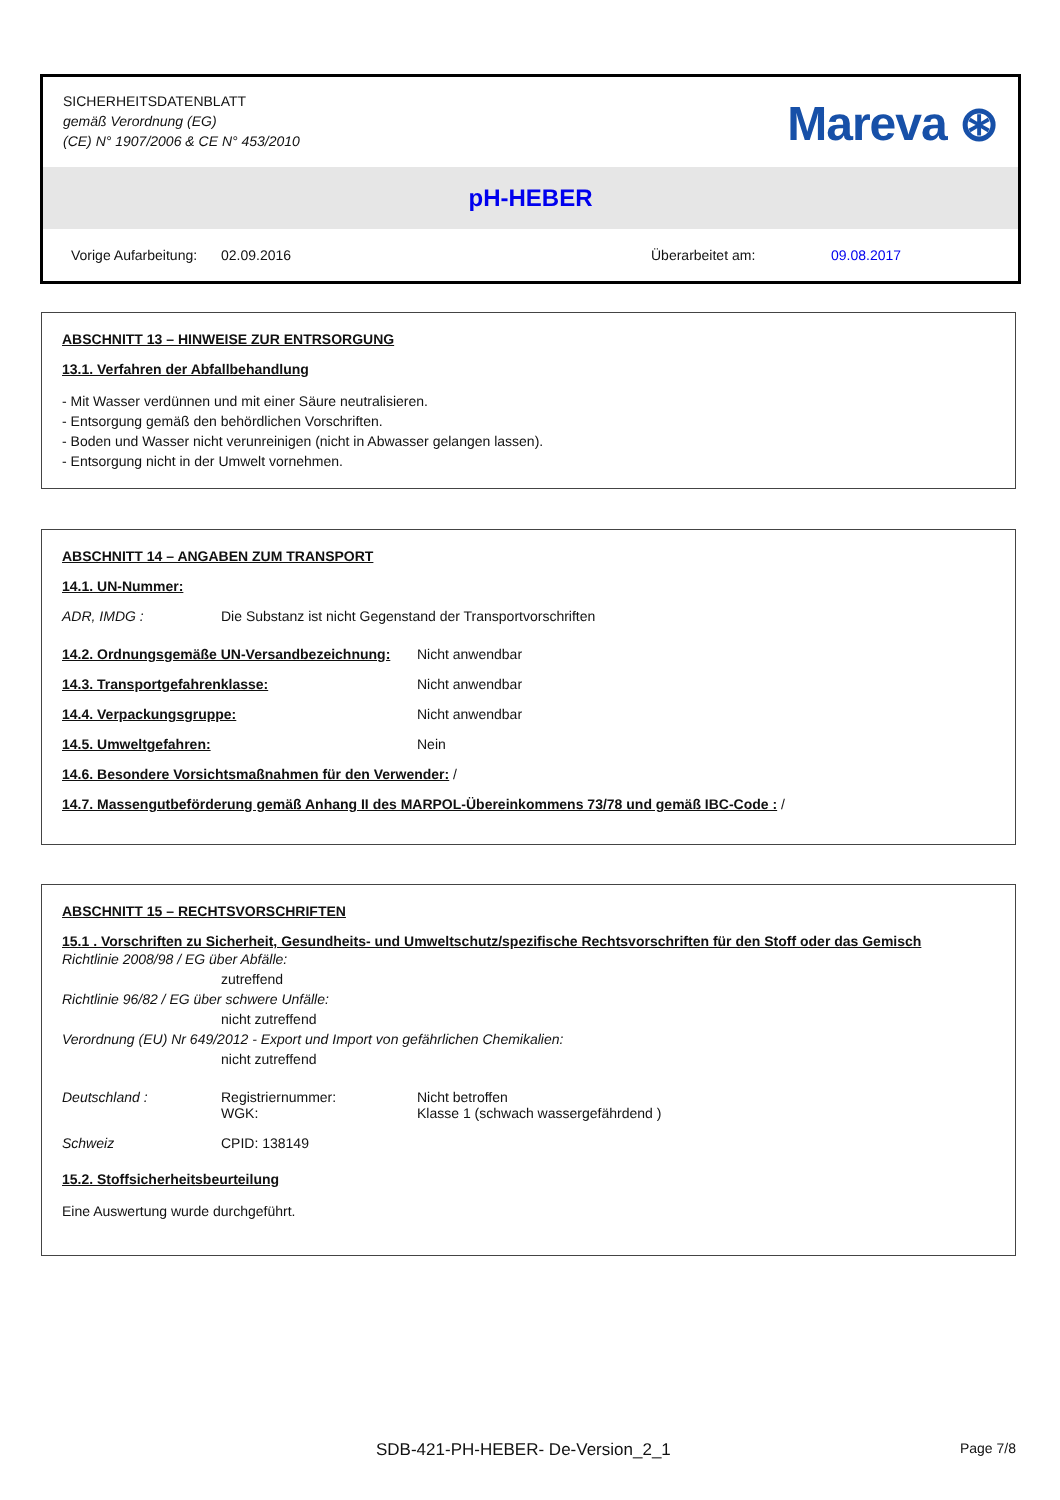SICHERHEITSDATENBLATT
gemäß Verordnung (EG)
(CE) N° 1907/2006 & CE N° 453/2010
Mareva ⊛
pH-HEBER
Vorige Aufarbeitung: 02.09.2016 Überarbeitet am: 09.08.2017
ABSCHNITT 13 – HINWEISE ZUR ENTRSORGUNG
13.1. Verfahren der Abfallbehandlung
- Mit Wasser verdünnen und mit einer Säure neutralisieren.
- Entsorgung gemäß den behördlichen Vorschriften.
- Boden und Wasser nicht verunreinigen (nicht in Abwasser gelangen lassen).
- Entsorgung nicht in der Umwelt vornehmen.
ABSCHNITT 14 – ANGABEN ZUM TRANSPORT
14.1. UN-Nummer:
ADR, IMDG : Die Substanz ist nicht Gegenstand der Transportvorschriften
14.2. Ordnungsgemäße UN-Versandbezeichnung: Nicht anwendbar
14.3. Transportgefahrenklasse: Nicht anwendbar
14.4. Verpackungsgruppe: Nicht anwendbar
14.5. Umweltgefahren: Nein
14.6. Besondere Vorsichtsmaßnahmen für den Verwender: /
14.7. Massengutbeförderung gemäß Anhang II des MARPOL-Übereinkommens 73/78 und gemäß IBC-Code : /
ABSCHNITT 15 – RECHTSVORSCHRIFTEN
15.1 . Vorschriften zu Sicherheit, Gesundheits- und Umweltschutz/spezifische Rechtsvorschriften für den Stoff oder das Gemisch
Richtlinie 2008/98 / EG über Abfälle:
zutreffend
Richtlinie 96/82 / EG über schwere Unfälle:
nicht zutreffend
Verordnung (EU) Nr 649/2012 - Export und Import von gefährlichen Chemikalien:
nicht zutreffend
Deutschland : Registriernummer:
WGK: Nicht betroffen
Klasse 1 (schwach wassergefährdend )
Schweiz CPID: 138149
15.2. Stoffsicherheitsbeurteilung
Eine Auswertung wurde durchgeführt.
SDB-421-PH-HEBER- De-Version_2_1 Page 7/8